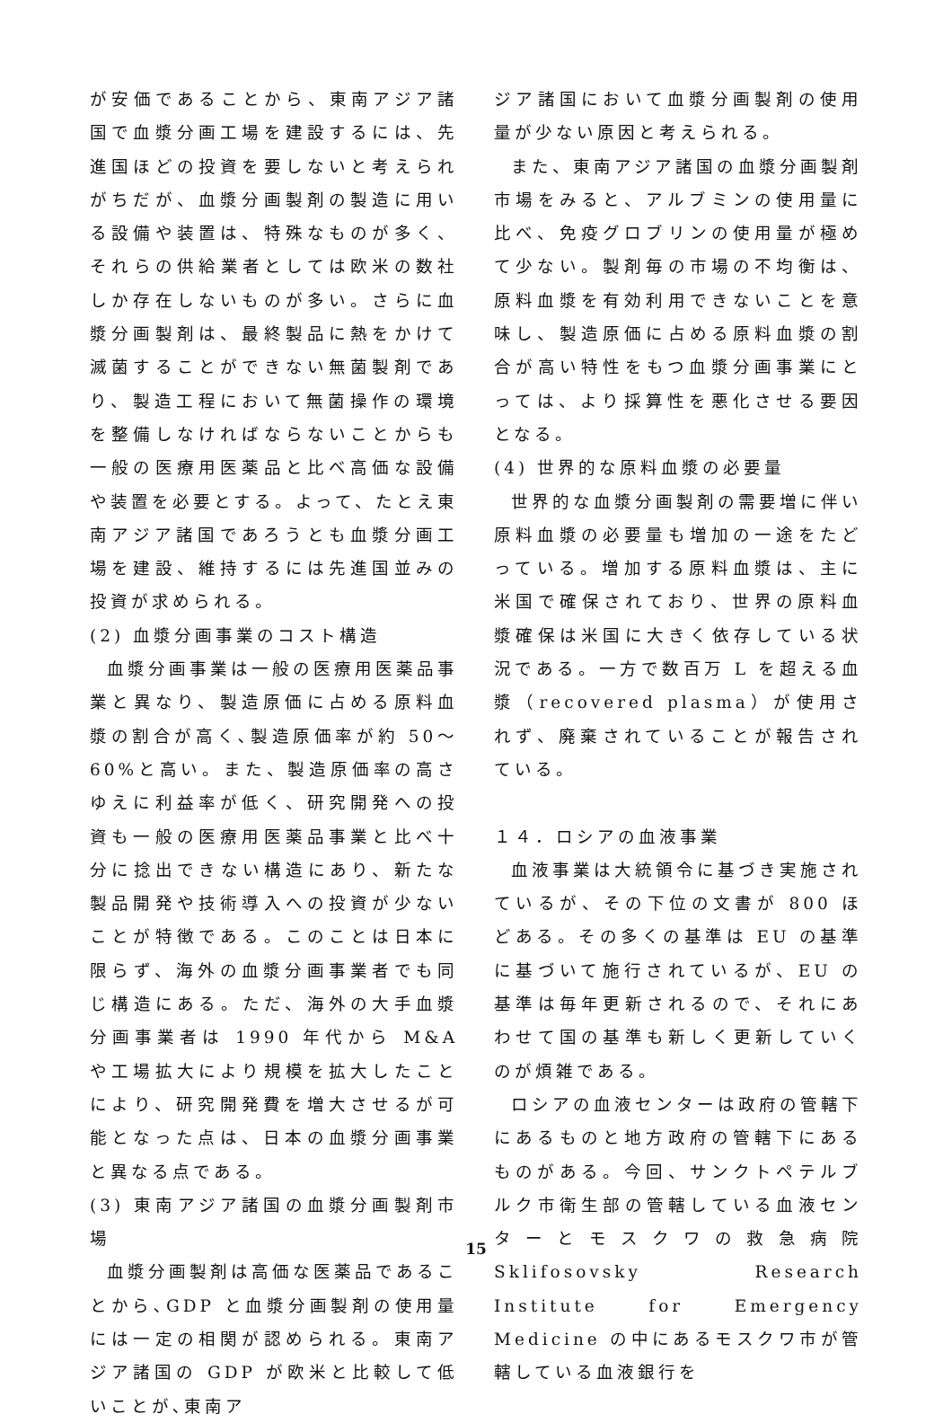が安価であることから、東南アジア諸国で血漿分画工場を建設するには、先進国ほどの投資を要しないと考えられがちだが、血漿分画製剤の製造に用いる設備や装置は、特殊なものが多く、それらの供給業者としては欧米の数社しか存在しないものが多い。さらに血漿分画製剤は、最終製品に熱をかけて滅菌することができない無菌製剤であり、製造工程において無菌操作の環境を整備しなければならないことからも一般の医療用医薬品と比べ高価な設備や装置を必要とする。よって、たとえ東南アジア諸国であろうとも血漿分画工場を建設、維持するには先進国並みの投資が求められる。
(2) 血漿分画事業のコスト構造
血漿分画事業は一般の医療用医薬品事業と異なり、製造原価に占める原料血漿の割合が高く､製造原価率が約 50～60%と高い。また、製造原価率の高さゆえに利益率が低く、研究開発への投資も一般の医療用医薬品事業と比べ十分に捻出できない構造にあり、新たな製品開発や技術導入への投資が少ないことが特徴である。このことは日本に限らず、海外の血漿分画事業者でも同じ構造にある。ただ、海外の大手血漿分画事業者は 1990 年代から M&A や工場拡大により規模を拡大したことにより、研究開発費を増大させるが可能となった点は、日本の血漿分画事業と異なる点である。
(3) 東南アジア諸国の血漿分画製剤市場
血漿分画製剤は高価な医薬品であることから､GDP と血漿分画製剤の使用量には一定の相関が認められる。東南アジア諸国の GDP が欧米と比較して低いことが､東南ア
ジア諸国において血漿分画製剤の使用量が少ない原因と考えられる。
また、東南アジア諸国の血漿分画製剤市場をみると、アルブミンの使用量に比べ、免疫グロブリンの使用量が極めて少ない。製剤毎の市場の不均衡は、原料血漿を有効利用できないことを意味し、製造原価に占める原料血漿の割合が高い特性をもつ血漿分画事業にとっては、より採算性を悪化させる要因となる。
(4) 世界的な原料血漿の必要量
世界的な血漿分画製剤の需要増に伴い原料血漿の必要量も増加の一途をたどっている。増加する原料血漿は、主に米国で確保されており、世界の原料血漿確保は米国に大きく依存している状況である。一方で数百万 L を超える血漿（recovered plasma）が使用されず、廃棄されていることが報告されている。
１４．ロシアの血液事業
血液事業は大統領令に基づき実施されているが、その下位の文書が 800 ほどある。その多くの基準は EU の基準に基づいて施行されているが、EU の基準は毎年更新されるので、それにあわせて国の基準も新しく更新していくのが煩雑である。
ロシアの血液センターは政府の管轄下にあるものと地方政府の管轄下にあるものがある。今回、サンクトペテルブルク市衛生部の管轄している血液センターとモスクワの救急病院 Sklifosovsky Research Institute for Emergency Medicine の中にあるモスクワ市が管轄している血液銀行を
15